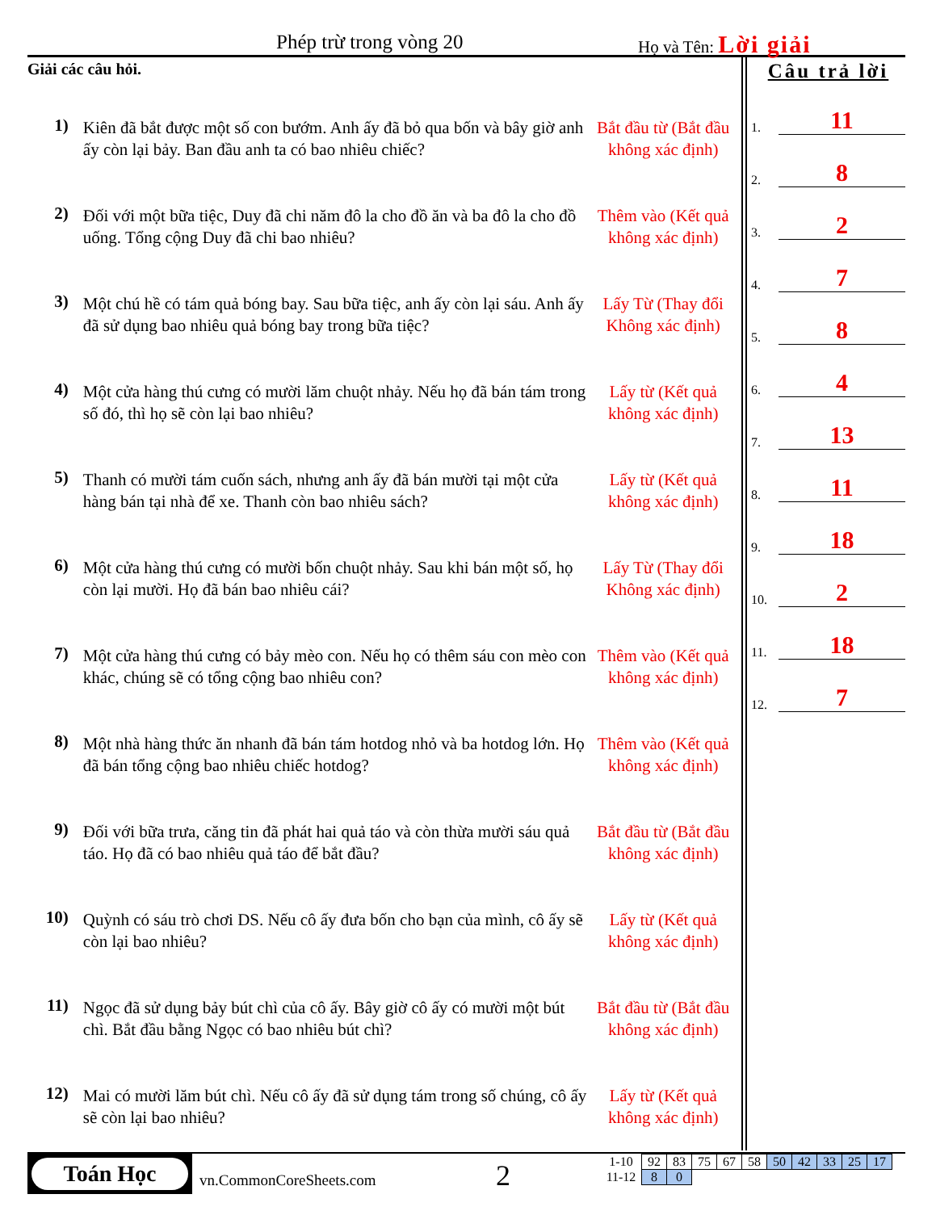Phép trừ trong vòng 20 Họ và Tên: Lời giải
Giải các câu hỏi.
1)
Kiên đã bắt được một số con bướm. Anh ấy đã bỏ qua bốn và bây giờ anh ấy còn lại bảy. Ban đầu anh ta có bao nhiêu chiếc?
Bắt đầu từ (Bắt đầu không xác định)
2)
Đối với một bữa tiệc, Duy đã chi năm đô la cho đồ ăn và ba đô la cho đồ uống. Tổng cộng Duy đã chi bao nhiêu?
Thêm vào (Kết quả không xác định)
3)
Một chú hề có tám quả bóng bay. Sau bữa tiệc, anh ấy còn lại sáu. Anh ấy đã sử dụng bao nhiêu quả bóng bay trong bữa tiệc?
Lấy Từ (Thay đổi Không xác định)
4)
Một cửa hàng thú cưng có mười lăm chuột nhảy. Nếu họ đã bán tám trong số đó, thì họ sẽ còn lại bao nhiêu?
Lấy từ (Kết quả không xác định)
5)
Thanh có mười tám cuốn sách, nhưng anh ấy đã bán mười tại một cửa hàng bán tại nhà để xe. Thanh còn bao nhiêu sách?
Lấy từ (Kết quả không xác định)
6)
Một cửa hàng thú cưng có mười bốn chuột nhảy. Sau khi bán một số, họ còn lại mười. Họ đã bán bao nhiêu cái?
Lấy Từ (Thay đổi Không xác định)
7)
Một cửa hàng thú cưng có bảy mèo con. Nếu họ có thêm sáu con mèo con khác, chúng sẽ có tổng cộng bao nhiêu con?
Thêm vào (Kết quả không xác định)
8)
Một nhà hàng thức ăn nhanh đã bán tám hotdog nhỏ và ba hotdog lớn. Họ đã bán tổng cộng bao nhiêu chiếc hotdog?
Thêm vào (Kết quả không xác định)
9)
Đối với bữa trưa, căng tin đã phát hai quả táo và còn thừa mười sáu quả táo. Họ đã có bao nhiêu quả táo để bắt đầu?
Bắt đầu từ (Bắt đầu không xác định)
10)
Quỳnh có sáu trò chơi DS. Nếu cô ấy đưa bốn cho bạn của mình, cô ấy sẽ còn lại bao nhiêu?
Lấy từ (Kết quả không xác định)
11)
Ngọc đã sử dụng bảy bút chì của cô ấy. Bây giờ cô ấy có mười một bút chì. Bắt đầu bằng Ngọc có bao nhiêu bút chì?
Bắt đầu từ (Bắt đầu không xác định)
12)
Mai có mười lăm bút chì. Nếu cô ấy đã sử dụng tám trong số chúng, cô ấy sẽ còn lại bao nhiêu?
Lấy từ (Kết quả không xác định)
Câu trả lời
1. 11
2. 8
3. 2
4. 7
5. 8
6. 4
7. 13
8. 11
9. 18
10. 2
11. 18
12. 7
Toán Học
vn.CommonCoreSheets.com 2
| 1-10 | 92 | 83 | 75 | 67 | 58 | 50 | 42 | 33 | 25 | 17 |
| 11-12 | 8 | 0 | | | | | | | | |